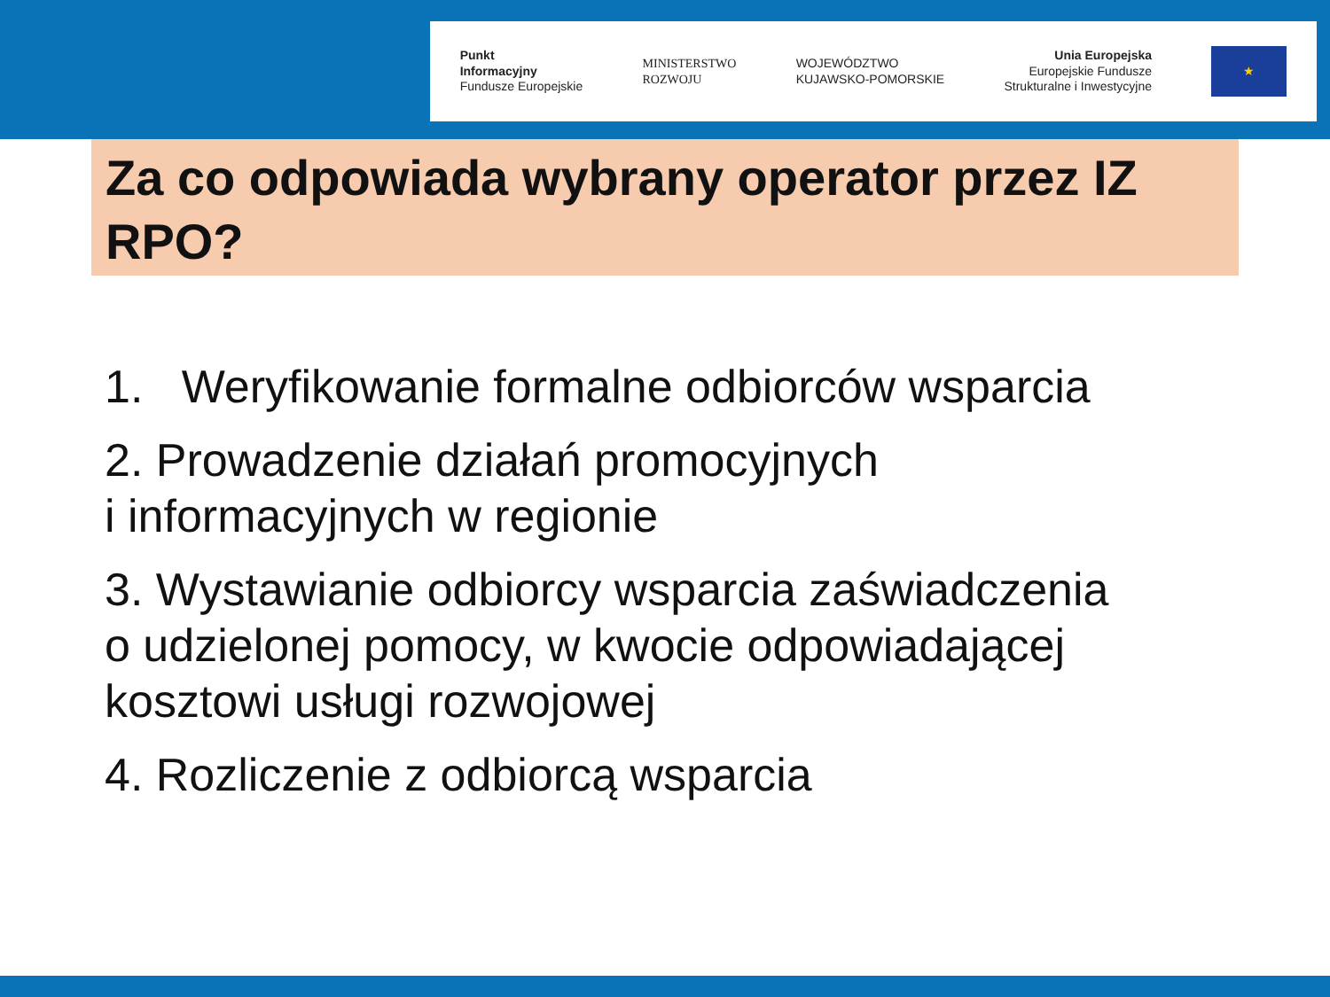Punkt
Informacyjny
Fundusze Europejskie
MINISTERSTWO
ROZWOJU
WOJEWÓDZTWO
KUJAWSKO-POMORSKIE
Unia Europejska
Europejskie Fundusze
Strukturalne i Inwestycyjne
★
Za co odpowiada wybrany operator przez IZ RPO?
1. Weryfikowanie formalne odbiorców wsparcia
2. Prowadzenie działań promocyjnych
i informacyjnych w regionie
3. Wystawianie odbiorcy wsparcia zaświadczenia
o udzielonej pomocy, w kwocie odpowiadającej
kosztowi usługi rozwojowej
4. Rozliczenie z odbiorcą wsparcia